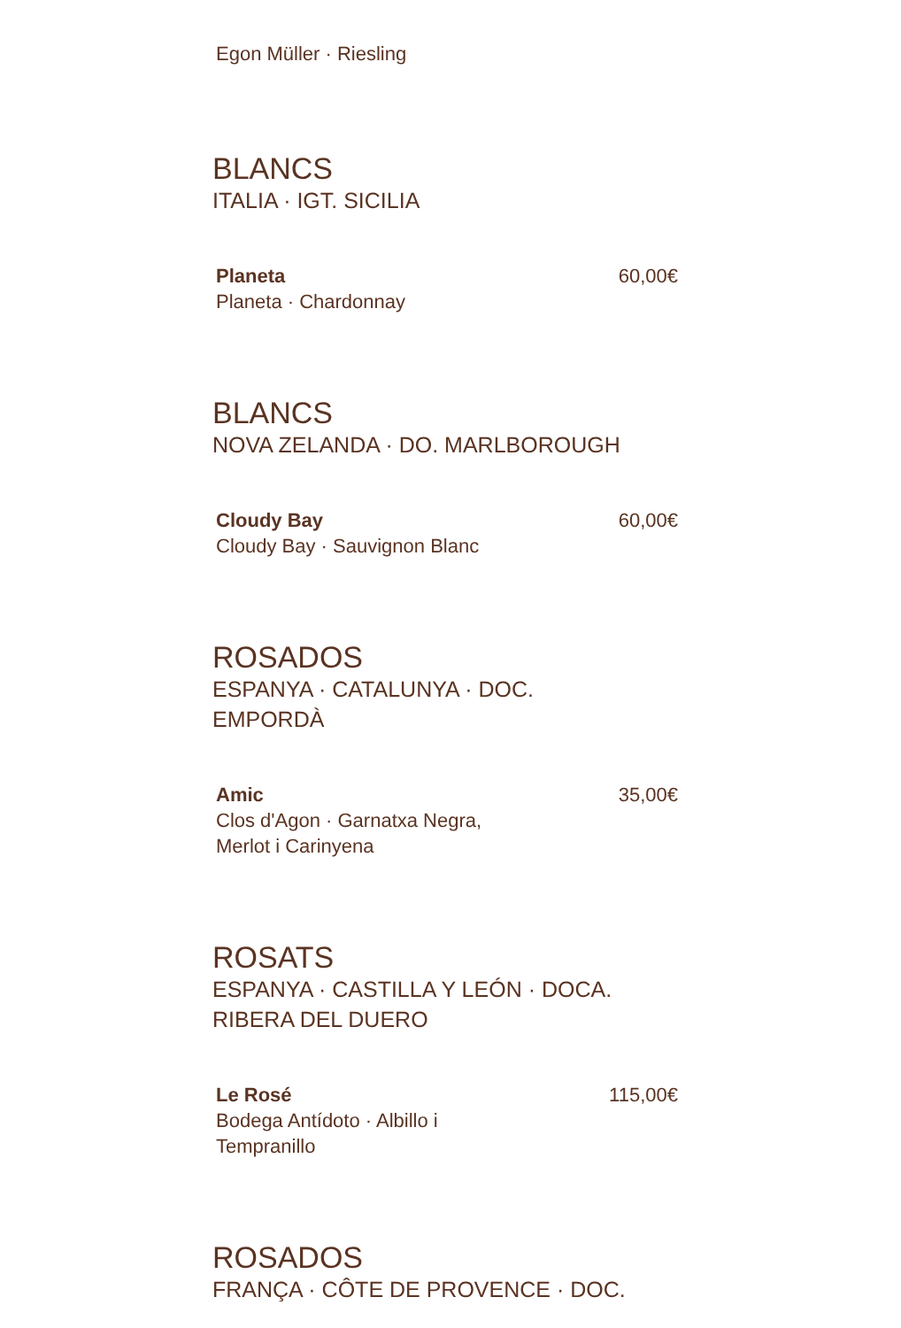Egon Müller · Riesling
BLANCS
ITALIA · IGT. SICILIA
Planeta
Planeta · Chardonnay
60,00€
BLANCS
NOVA ZELANDA · DO. MARLBOROUGH
Cloudy Bay
Cloudy Bay · Sauvignon Blanc
60,00€
ROSADOS
ESPANYA · CATALUNYA · DOC.
EMPORDÀ
Amic
Clos d'Agon · Garnatxa Negra,
Merlot i Carinyena
35,00€
ROSATS
ESPANYA · CASTILLA Y LEÓN · DOCA.
RIBERA DEL DUERO
Le Rosé
Bodega Antídoto · Albillo i
Tempranillo
115,00€
ROSADOS
FRANÇA · CÔTE DE PROVENCE · DOC.